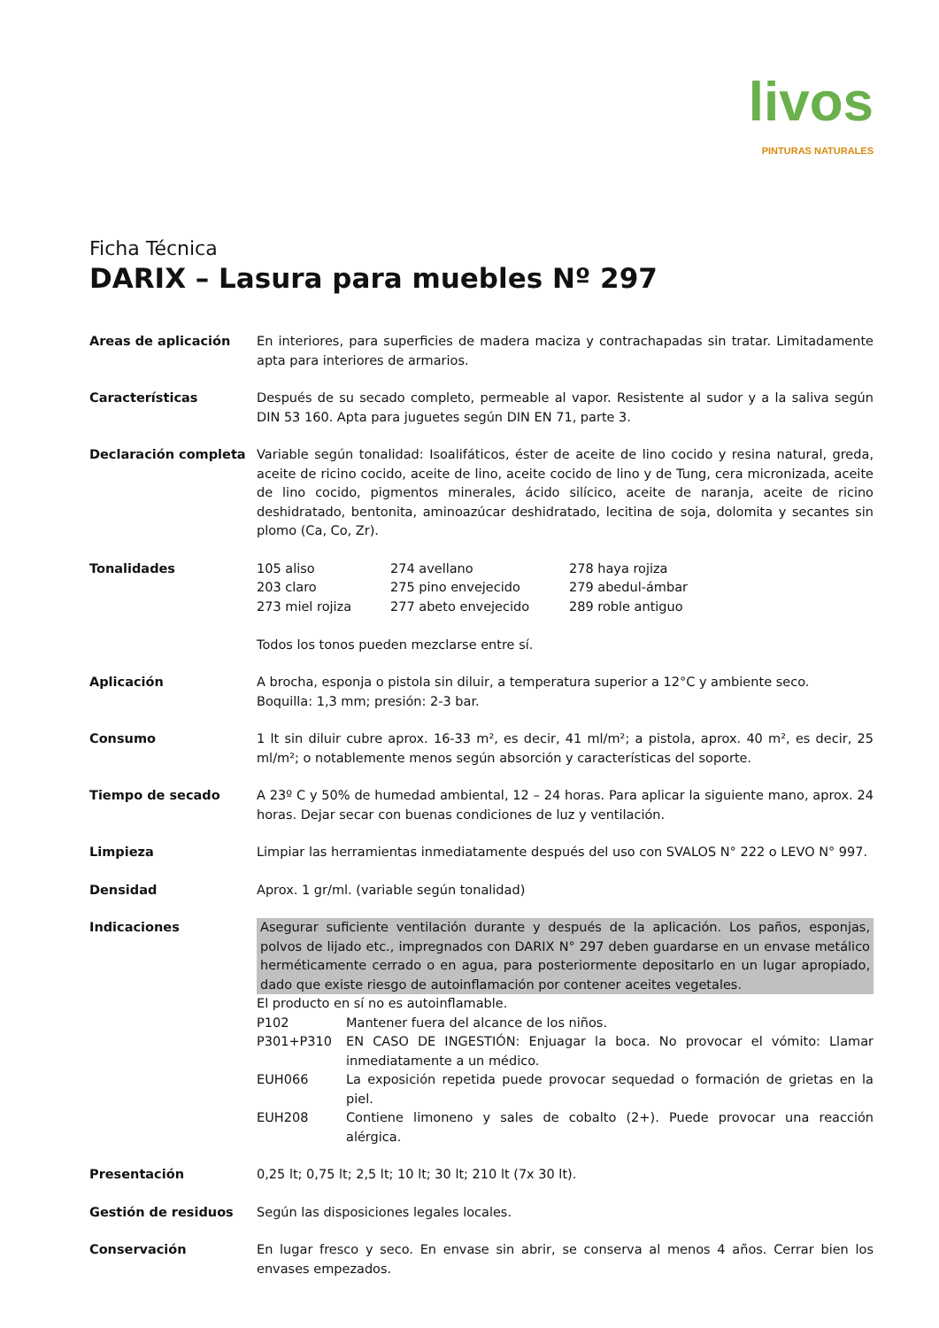livos
PINTURAS NATURALES
Ficha Técnica
DARIX – Lasura para muebles Nº 297
Areas de aplicación En interiores, para superficies de madera maciza y contrachapadas sin tratar. Limitadamente apta para interiores de armarios.
Características Después de su secado completo, permeable al vapor. Resistente al sudor y a la saliva según DIN 53 160. Apta para juguetes según DIN EN 71, parte 3.
Declaración completa Variable según tonalidad: Isoalifáticos, éster de aceite de lino cocido y resina natural, greda, aceite de ricino cocido, aceite de lino, aceite cocido de lino y de Tung, cera micronizada, aceite de lino cocido, pigmentos minerales, ácido silícico, aceite de naranja, aceite de ricino deshidratado, bentonita, aminoazúcar deshidratado, lecitina de soja, dolomita y secantes sin plomo (Ca, Co, Zr).
Tonalidades 105 aliso
274 avellano
278 haya rojiza
203 claro
275 pino envejecido
279 abedul-ámbar
273 miel rojiza
277 abeto envejecido
289 roble antiguo
Todos los tonos pueden mezclarse entre sí.
Aplicación A brocha, esponja o pistola sin diluir, a temperatura superior a 12°C y ambiente seco.
Boquilla: 1,3 mm; presión: 2-3 bar.
Consumo 1 lt sin diluir cubre aprox. 16-33 m², es decir, 41 ml/m²; a pistola, aprox. 40 m², es decir, 25 ml/m²; o notablemente menos según absorción y características del soporte.
Tiempo de secado A 23º C y 50% de humedad ambiental, 12 – 24 horas. Para aplicar la siguiente mano, aprox. 24 horas. Dejar secar con buenas condiciones de luz y ventilación.
Limpieza Limpiar las herramientas inmediatamente después del uso con SVALOS N° 222 o LEVO N° 997.
Densidad Aprox. 1 gr/ml. (variable según tonalidad)
Indicaciones Asegurar suficiente ventilación durante y después de la aplicación. Los paños, esponjas, polvos de lijado etc., impregnados con DARIX N° 297 deben guardarse en un envase metálico herméticamente cerrado o en agua, para posteriormente depositarlo en un lugar apropiado, dado que existe riesgo de autoinflamación por contener aceites vegetales.
El producto en sí no es autoinflamable.
P102
Mantener fuera del alcance de los niños.
P301+P310
EN CASO DE INGESTIÓN: Enjuagar la boca. No provocar el vómito: Llamar inmediatamente a un médico.
EUH066
La exposición repetida puede provocar sequedad o formación de grietas en la piel.
EUH208
Contiene limoneno y sales de cobalto (2+). Puede provocar una reacción alérgica.
Presentación 0,25 lt; 0,75 lt; 2,5 lt; 10 lt; 30 lt; 210 lt (7x 30 lt).
Gestión de residuos Según las disposiciones legales locales.
Conservación En lugar fresco y seco. En envase sin abrir, se conserva al menos 4 años. Cerrar bien los envases empezados.